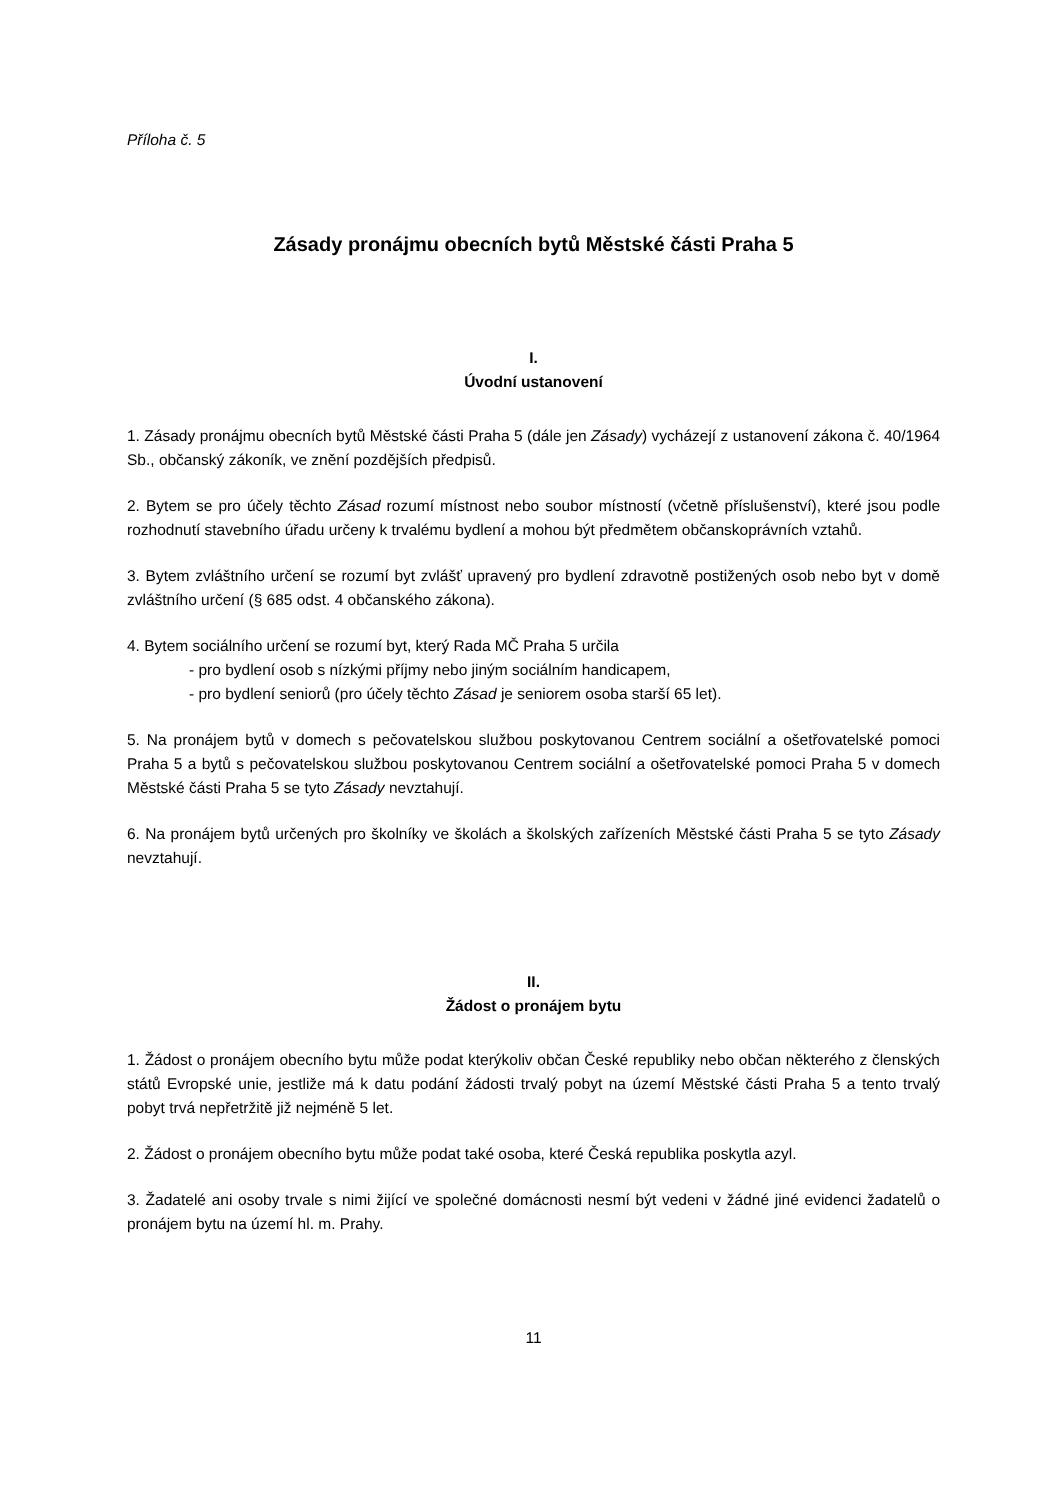Příloha č. 5
Zásady pronájmu obecních bytů Městské části Praha 5
I.
Úvodní ustanovení
1. Zásady pronájmu obecních bytů Městské části Praha 5 (dále jen Zásady) vycházejí z ustanovení zákona č. 40/1964 Sb., občanský zákoník, ve znění pozdějších předpisů.
2. Bytem se pro účely těchto Zásad rozumí místnost nebo soubor místností (včetně příslušenství), které jsou podle rozhodnutí stavebního úřadu určeny k trvalému bydlení a mohou být předmětem občanskoprávních vztahů.
3. Bytem zvláštního určení se rozumí byt zvlášť upravený pro bydlení zdravotně postižených osob nebo byt v domě zvláštního určení (§ 685 odst. 4 občanského zákona).
4. Bytem sociálního určení se rozumí byt, který Rada MČ Praha 5 určila
- pro bydlení osob s nízkými příjmy nebo jiným sociálním handicapem,
- pro bydlení seniorů (pro účely těchto Zásad je seniorem osoba starší 65 let).
5. Na pronájem bytů v domech s pečovatelskou službou poskytovanou Centrem sociální a ošetřovatelské pomoci Praha 5 a bytů s pečovatelskou službou poskytovanou Centrem sociální a ošetřovatelské pomoci Praha 5 v domech Městské části Praha 5 se tyto Zásady nevztahují.
6. Na pronájem bytů určených pro školníky ve školách a školských zařízeních Městské části Praha 5 se tyto Zásady nevztahují.
II.
Žádost o pronájem bytu
1. Žádost o pronájem obecního bytu může podat kterýkoliv občan České republiky nebo občan některého z členských států Evropské unie, jestliže má k datu podání žádosti trvalý pobyt na území Městské části Praha 5 a tento trvalý pobyt trvá nepřetržitě již nejméně 5 let.
2. Žádost o pronájem obecního bytu může podat také osoba, které Česká republika poskytla azyl.
3. Žadatelé ani osoby trvale s nimi žijící ve společné domácnosti nesmí být vedeni v žádné jiné evidenci žadatelů o pronájem bytu na území hl. m. Prahy.
11